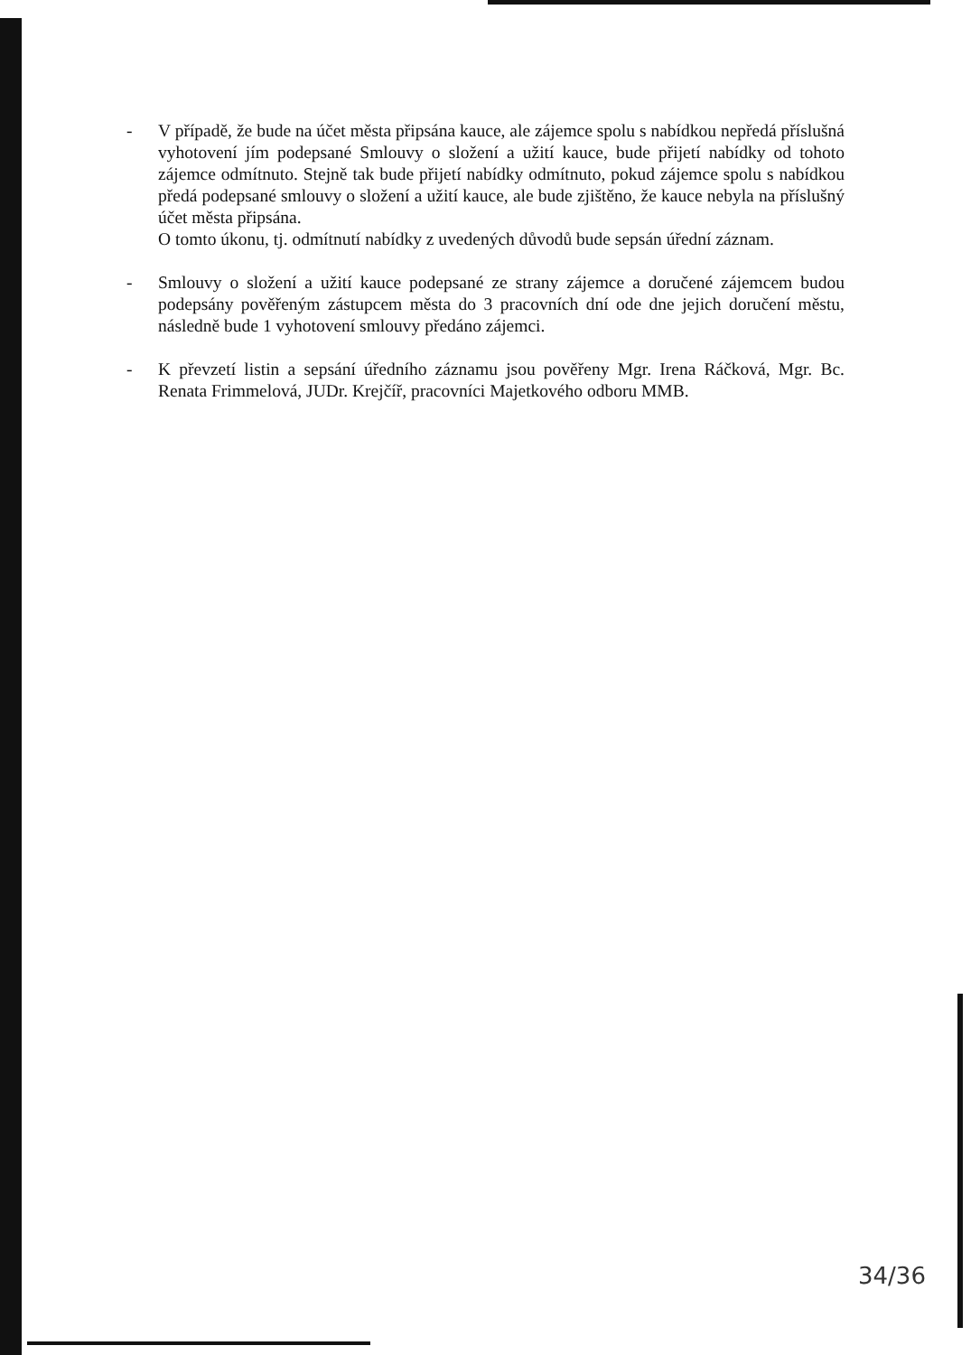- V případě, že bude na účet města připsána kauce, ale zájemce spolu s nabídkou nepředá příslušná vyhotovení jím podepsané Smlouvy o složení a užití kauce, bude přijetí nabídky od tohoto zájemce odmítnuto. Stejně tak bude přijetí nabídky odmítnuto, pokud zájemce spolu s nabídkou předá podepsané smlouvy o složení a užití kauce, ale bude zjištěno, že kauce nebyla na příslušný účet města připsána.
O tomto úkonu, tj. odmítnutí nabídky z uvedených důvodů bude sepsán úřední záznam.
- Smlouvy o složení a užití kauce podepsané ze strany zájemce a doručené zájemcem budou podepsány pověřeným zástupcem města do 3 pracovních dní ode dne jejich doručení městu, následně bude 1 vyhotovení smlouvy předáno zájemci.
- K převzetí listin a sepsání úředního záznamu jsou pověřeny Mgr. Irena Ráčková, Mgr. Bc. Renata Frimmelová, JUDr. Krejčíř, pracovníci Majetkového odboru MMB.
34/36